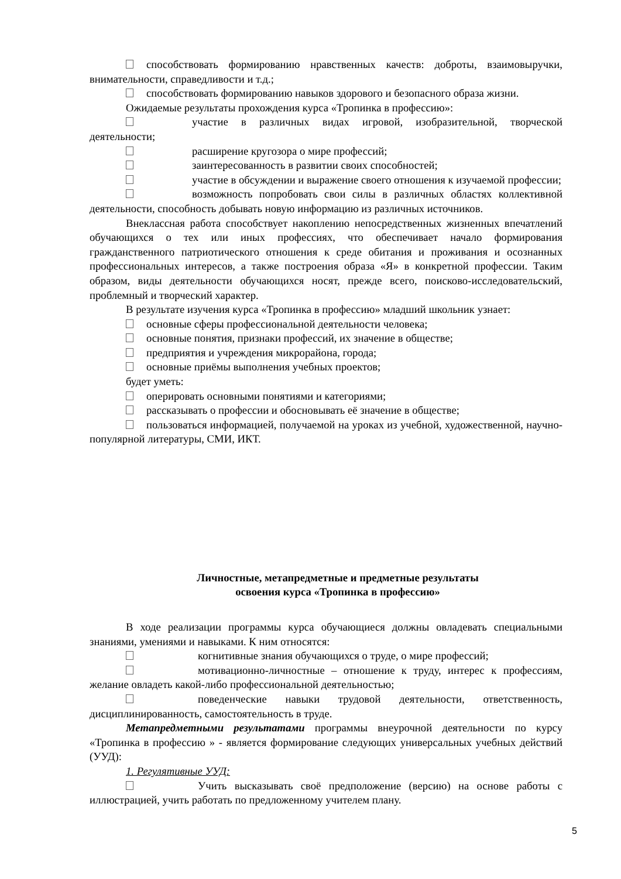способствовать формированию нравственных качеств: доброты, взаимовыручки, внимательности, справедливости и т.д.;
способствовать формированию навыков здорового и безопасного образа жизни.
Ожидаемые результаты прохождения курса «Тропинка в профессию»:
участие в различных видах игровой, изобразительной, творческой деятельности;
расширение кругозора о мире профессий;
заинтересованность в развитии своих способностей;
участие в обсуждении и выражение своего отношения к изучаемой профессии;
возможность попробовать свои силы в различных областях коллективной деятельности, способность добывать новую информацию из различных источников.
Внеклассная работа способствует накоплению непосредственных жизненных впечатлений обучающихся о тех или иных профессиях, что обеспечивает начало формирования гражданственного патриотического отношения к среде обитания и проживания и осознанных профессиональных интересов, а также построения образа «Я» в конкретной профессии. Таким образом, виды деятельности обучающихся носят, прежде всего, поисково-исследовательский, проблемный и творческий характер.
В результате изучения курса «Тропинка в профессию» младший школьник узнает:
основные сферы профессиональной деятельности человека;
основные понятия, признаки профессий, их значение в обществе;
предприятия и учреждения микрорайона, города;
основные приёмы выполнения учебных проектов;
будет уметь:
оперировать основными понятиями и категориями;
рассказывать о профессии и обосновывать её значение в обществе;
пользоваться информацией, получаемой на уроках из учебной, художественной, научно-популярной литературы, СМИ, ИКТ.
Личностные, метапредметные и предметные результаты
освоения курса «Тропинка в профессию»
В ходе реализации программы курса обучающиеся должны овладевать специальными знаниями, умениями и навыками. К ним относятся:
когнитивные знания обучающихся о труде, о мире профессий;
мотивационно-личностные – отношение к труду, интерес к профессиям, желание овладеть какой-либо профессиональной деятельностью;
поведенческие навыки трудовой деятельности, ответственность, дисциплинированность, самостоятельность в труде.
Метапредметными результатами программы внеурочной деятельности по курсу «Тропинка в профессию » - является формирование следующих универсальных учебных действий (УУД):
1. Регулятивные УУД:
Учить высказывать своё предположение (версию) на основе работы с иллюстрацией, учить работать по предложенному учителем плану.
5